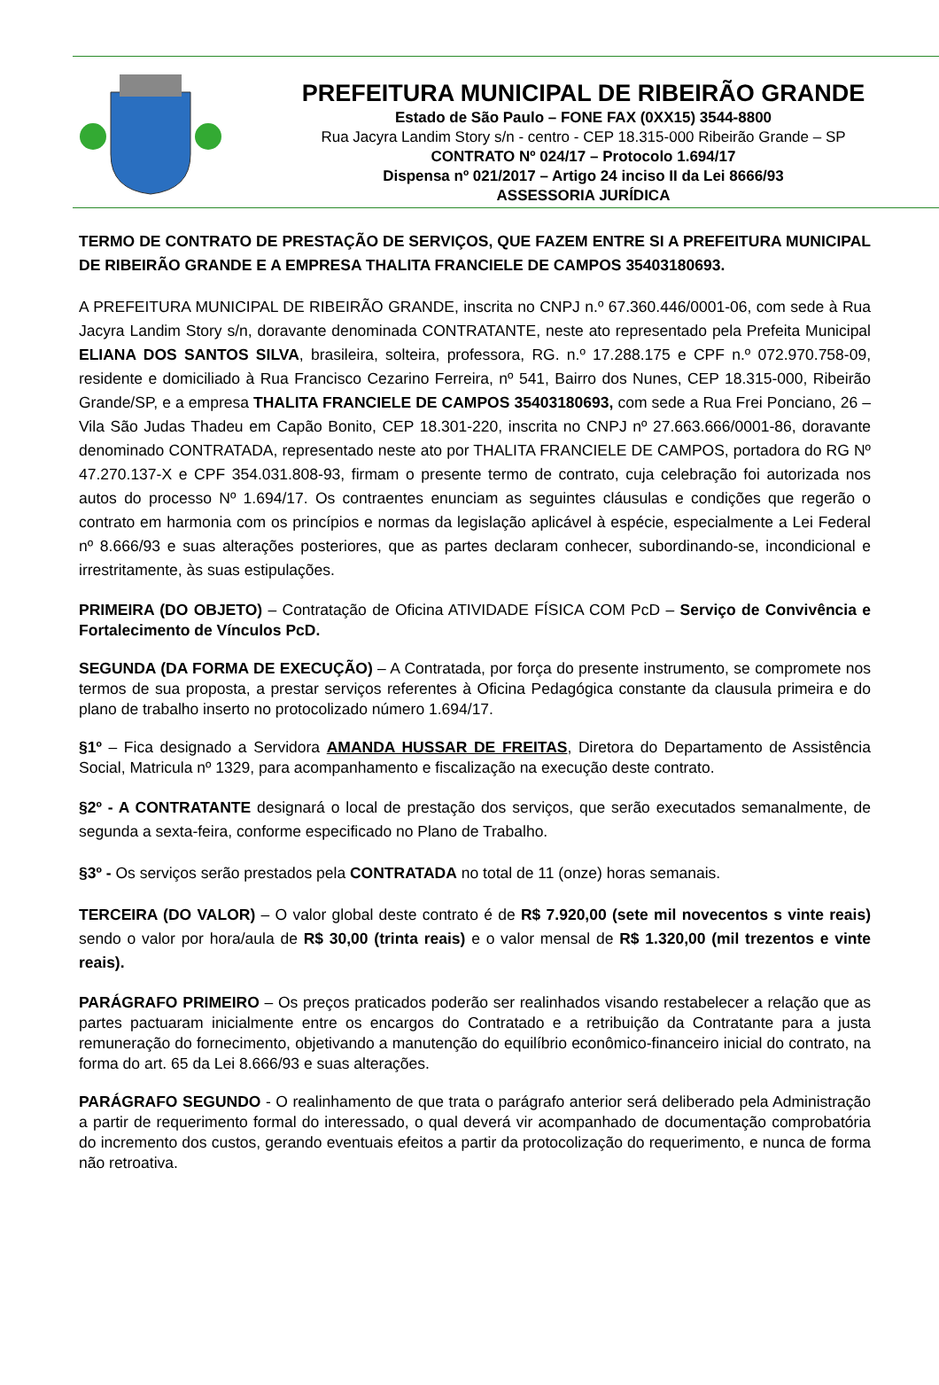PREFEITURA MUNICIPAL DE RIBEIRÃO GRANDE
Estado de São Paulo – FONE FAX (0XX15) 3544-8800
Rua Jacyra Landim Story s/n - centro - CEP 18.315-000 Ribeirão Grande – SP
CONTRATO Nº 024/17 – Protocolo 1.694/17
Dispensa nº 021/2017 – Artigo 24 inciso II da Lei 8666/93
ASSESSORIA JURÍDICA
TERMO DE CONTRATO DE PRESTAÇÃO DE SERVIÇOS, QUE FAZEM ENTRE SI A PREFEITURA MUNICIPAL DE RIBEIRÃO GRANDE E A EMPRESA THALITA FRANCIELE DE CAMPOS 35403180693.
A PREFEITURA MUNICIPAL DE RIBEIRÃO GRANDE, inscrita no CNPJ n.º 67.360.446/0001-06, com sede à Rua Jacyra Landim Story s/n, doravante denominada CONTRATANTE, neste ato representado pela Prefeita Municipal ELIANA DOS SANTOS SILVA, brasileira, solteira, professora, RG. n.º 17.288.175 e CPF n.º 072.970.758-09, residente e domiciliado à Rua Francisco Cezarino Ferreira, nº 541, Bairro dos Nunes, CEP 18.315-000, Ribeirão Grande/SP, e a empresa THALITA FRANCIELE DE CAMPOS 35403180693, com sede a Rua Frei Ponciano, 26 – Vila São Judas Thadeu em Capão Bonito, CEP 18.301-220, inscrita no CNPJ nº 27.663.666/0001-86, doravante denominado CONTRATADA, representado neste ato por THALITA FRANCIELE DE CAMPOS, portadora do RG Nº 47.270.137-X e CPF 354.031.808-93, firmam o presente termo de contrato, cuja celebração foi autorizada nos autos do processo Nº 1.694/17. Os contraentes enunciam as seguintes cláusulas e condições que regerão o contrato em harmonia com os princípios e normas da legislação aplicável à espécie, especialmente a Lei Federal nº 8.666/93 e suas alterações posteriores, que as partes declaram conhecer, subordinando-se, incondicional e irrestritamente, às suas estipulações.
PRIMEIRA (DO OBJETO) – Contratação de Oficina ATIVIDADE FÍSICA COM PcD – Serviço de Convivência e Fortalecimento de Vínculos PcD.
SEGUNDA (DA FORMA DE EXECUÇÃO) – A Contratada, por força do presente instrumento, se compromete nos termos de sua proposta, a prestar serviços referentes à Oficina Pedagógica constante da clausula primeira e do plano de trabalho inserto no protocolizado número 1.694/17.
§1º – Fica designado a Servidora AMANDA HUSSAR DE FREITAS, Diretora do Departamento de Assistência Social, Matricula nº 1329, para acompanhamento e fiscalização na execução deste contrato.
§2º - A CONTRATANTE designará o local de prestação dos serviços, que serão executados semanalmente, de segunda a sexta-feira, conforme especificado no Plano de Trabalho.
§3º - Os serviços serão prestados pela CONTRATADA no total de 11 (onze) horas semanais.
TERCEIRA (DO VALOR) – O valor global deste contrato é de R$ 7.920,00 (sete mil novecentos s vinte reais) sendo o valor por hora/aula de R$ 30,00 (trinta reais) e o valor mensal de R$ 1.320,00 (mil trezentos e vinte reais).
PARÁGRAFO PRIMEIRO – Os preços praticados poderão ser realinhados visando restabelecer a relação que as partes pactuaram inicialmente entre os encargos do Contratado e a retribuição da Contratante para a justa remuneração do fornecimento, objetivando a manutenção do equilíbrio econômico-financeiro inicial do contrato, na forma do art. 65 da Lei 8.666/93 e suas alterações.
PARÁGRAFO SEGUNDO - O realinhamento de que trata o parágrafo anterior será deliberado pela Administração a partir de requerimento formal do interessado, o qual deverá vir acompanhado de documentação comprobatória do incremento dos custos, gerando eventuais efeitos a partir da protocolização do requerimento, e nunca de forma não retroativa.